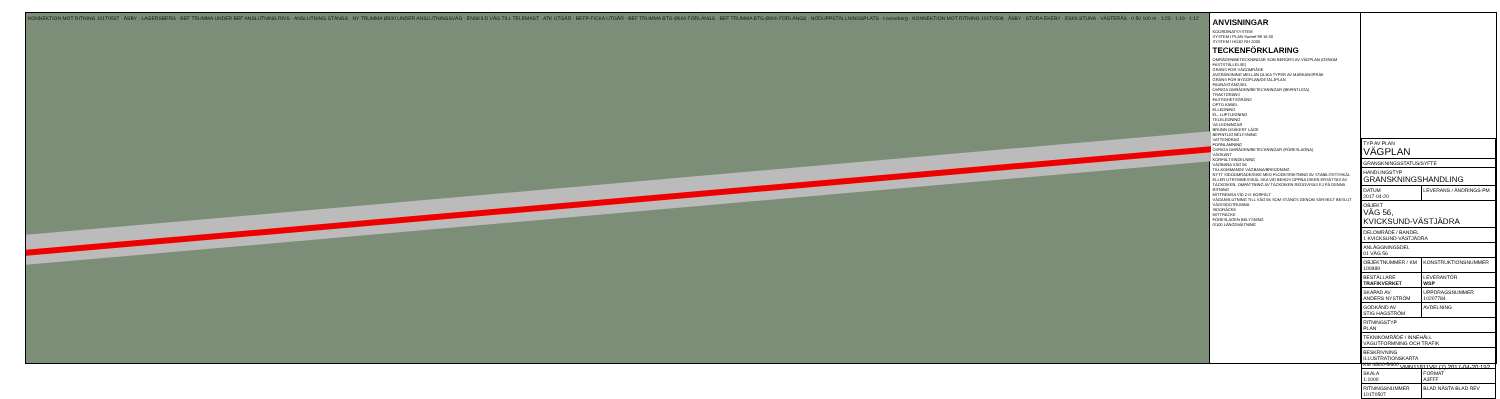KONNEKTION MOT RITNING 101T0507 · ÅSBY · LAGERSBERG · BEF TRUMMA UNDER BEF ANSLUTNING RIVS · ANSLUTNING STÄNGS · NY TRUMMA Ø300 UNDER ANSLUTNINGSVÄG · ENSKILD VÄG TILL TELEMAST · ATK UTGÅR · BEFP-FICKA UTGÅR · BEF TRUMMA BTG Ø600 FÖRLÄNGS · BEF TRUMMA BTG Ø800 FÖRLÄNGS · NÖDUPPSTÄLLNINGSPLATS · Loviseberg · KONNEKTION MOT RITNING 101T0508 · ÅSBY · STORA EKEBY · ESKILSTUNA · VÄSTERÅS · 0 50 100 m · 1:23 · 1:19 · 1:12
ANVISNINGAR
KOORDINATSYSTEM
SYSTEM I PLAN Sweref 99 16 30
SYSTEM I HÖJD RH 2000
TECKENFÖRKLARING
OMRÅDEN/BETECKNINGAR SOM BERÖRS AV VÄGPLAN (GENOM FASTSTÄLLELSE)
GRÄNS FÖR VÄGOMRÅDE
AVGRÄNSNING MELLAN OLIKA TYPER AV MARKANSPRÅK
GRÄNS FÖR BYGGPLAN/DETALJPLAN
FAUNASTÄNGSEL
ÖVRIGA OMRÅDEN/BETECKNINGAR (BEFINTLIGA)
TRAKTGRÄNS
FASTIGHETSGRÄNS
OPTO KABEL
ELLEDNING
EL. LUFTLEDNING
TELELEDNING
VA-LEDNINGAR
BRUNN OSÄKERT LÄGE
BEFINTLIG BELYSNING
VATTENDRAG
FORNLÄMNING
ÖVRIGA OMRÅDEN/BETECKNINGAR (FÖRESLAGNA)
VÄGKANT
KÖRFÄLTSINDELNING
VÄGBANA VÄG 56
TILLKOMMANDE VÄGBANA/BREDDNING
NYTT SIDOOMRÅDE/DIKE MED FLODESRIKTNING AV STABILITETSSKÄL ELLER UTRYMMESSKÄL SKA VID BEHOV ÖPPNA DIKEN ERSÄTTAS AV TÄCKDIKEN. OMFATTNING AV TÄCKDIKEN REDOVISAS EJ PÅ DENNA RITNING
MITTREMSA VID 2+2 KÖRFÄLT
VÄGANSLUTNING TILL VÄG 56 SOM STÄNGS GENOM SÄRSKILT BESLUT
VÄG/SIDOTRUMMA
SIDORÄCKE
MITTRÄCKE
FÖRESLAGEN BELYSNING
0/100 LÄNGDMÄTNING
| TYP AV PLAN VÄGPLAN | |
| GRANSKNINGSSTATUS/SYFTE | |
| HANDLINGSTYP GRANSKNINGSHANDLING | |
| DATUM 2017-04-20 | LEVERANS / ÄNDRINGS-PM |
| OBJEKT VÄG 56, KVICKSUND-VÄSTJÄDRA | |
| DELOMRÅDE / BANDEL 1 KVICKSUND-VÄSTJÄDRA | |
| ANLÄGGNINGSDEL 01 VÄG 56 | |
| OBJEKTNUMMER / KM 100889 | KONSTRUKTIONSNUMMER |
| BESTÄLLARE TRAFIKVERKET | LEVERANTÖR WSP |
| SKAPAD AV ANDERS NYSTRÖM | UPPDRAGSNUMMER 10207784 |
| GODKÄND AV STIG HAGSTRÖM | AVDELNING |
| RITNINGSTYP PLAN | |
| TEKNIKOMRÅDE / INNEHÅLL VÄGUTFORMNING OCH TRAFIK | |
| BESKRIVNING ILLUSTRATIONSKARTA KM 4/800-5/600 | |
| SKALA 1:1000 | FORMAT A3FFF |
| RITNINGSNUMMER 101T0507 | BLAD NÄSTA BLAD REV |
VMN11811VP (7) 2017-04-20:192